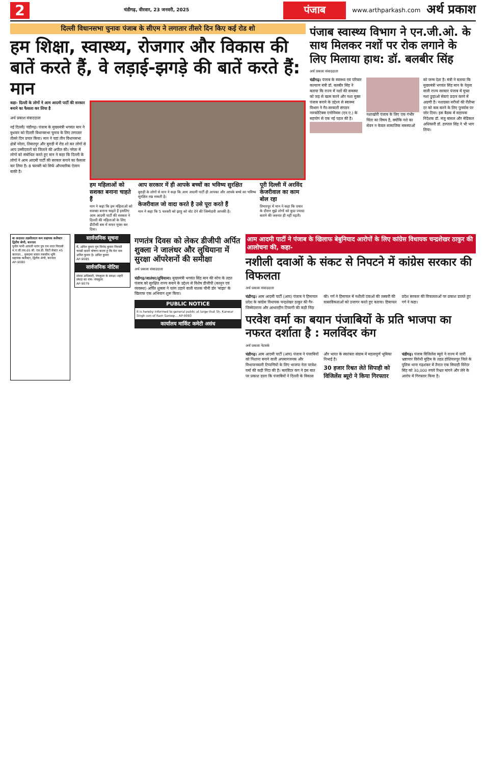2
चंडीगढ़, वीरवार, 23 जनवरी, 2025
पंजाब
www.arthparkash.com
अर्थ प्रकाश
दिल्ली विधानसभा चुनावः पंजाब के सीएम ने लगातार तीसरे दिन किए कई रोड शो
हम शिक्षा, स्वास्थ्य, रोजगार और विकास की बातें करते हैं, वे लड़ाई-झगड़े की बातें करते हैं: मान
कहा- दिल्ली के लोगों ने आम आदमी पार्टी की सरकार बनाने का फैसला कर लिया है
अर्थ प्रकाश संवाददाता
नई दिल्ली/ चंडीगढ़। पंजाब के मुख्यमंत्री भगवंत मान ने बुधवार को दिल्ली विधानसभा चुनाव के लिए लगातार तीसरे दिन प्रचार किया। मान ने यहां तीन विधानसभा क्षेत्रों नरेला, तिमारपुर और बुराड़ी में रोड शो कर लोगों से आप उम्मीदवारों को जिताने की अपील की। नरेला में लोगों को संबोधित करते हुए मान ने कहा कि दिल्ली के लोगों ने आम आदमी पार्टी की सरकार बनाने का फैसला कर लिया है। 8 फरवरी को सिर्फ औपचारिक ऐलान बाकी है।
हम महिलाओं को सशक्त बनाना चाहते हैं
मान ने कहा कि हम महिलाओं को सशक्त बनाना चाहते हैं इसलिए आम आदमी पार्टी की सरकार ने दिल्ली की महिलाओं के लिए डीटीसी बस में सफर मुफ्त कर दिया।
आप सरकार में ही आपके बच्चों का भविष्य सुरक्षित
बुराड़ी के लोगों से मान ने कहा कि आम आदमी पार्टी ही आपका और आपके बच्चे का भविष्य सुरक्षित रख सकती है।
केजरीवाल जो वादा करते है उसे पूरा करते हैं
मान ने कहा कि 5 फरवरी को झाड़ू को वोट देने की जिम्मेदारी आपकी है।
पूरी दिल्ली में अरविंद केजरीवाल का काम बोल रहा
तिमारपुर में मान ने कहा कि प्रचार के दौरान मुझे लोगों को कुछ ज्यादा बताने की जरूरत ही नहीं पड़ती।
पंजाब स्वास्थ्य विभाग ने एन.जी.ओ. के साथ मिलकर नशों पर रोक लगाने के लिए मिलाया हाथ: डॉ. बलबीर सिंह
अर्थ प्रकाश संवाददाता
चंडीगढ़। पंजाब के स्वास्थ्य एवं परिवार कल्याण मंत्री डॉ. बलबीर सिंह ने बताया कि राज्य में नशों की समस्या को जड़ से खत्म करने और नशा मुक्त पंजाब बनाने के उद्देश्य से स्वास्थ्य विभाग ने गैर-सरकारी संगठन नारकोटिक्स एनोनिमस (एन.ए.) के सहयोग से एक नई पहल की है।
नशाखोरी पंजाब के लिए एक गंभीर चिंता का विषय है, क्योंकि नशे का सेवन न केवल सामाजिक समस्याओं को जन्म देता है। मंत्री ने बताया कि मुख्यमंत्री भगवंत सिंह मान के नेतृत्व वाली राज्य सरकार पंजाब में मुफ्त नशा छुड़ाओ सेवाएं प्रदान करने में अग्रणी है। नशाग्रस्त मरीजों की रीलैप्स दर को कम करने के लिए पुनर्वास पर जोर दिया। इस बैठक में सहायक निदेशक डॉ. मंजु बांसल और मेडिकल अधिकारी डॉ. हरपाल सिंह ने भी भाग लिया।
बा अदालत तहसीलदार कम सहायक कलैक्टर द्वितीय श्रेणी, करनाल
पुनीत पत्नी आयली नारंग पुत्र रत्न लाल निवासी म.नं.जी.एस.65 सी. एस.डी. सिटी सैक्टर 45 करनाल... मुकदमा बाबत तकसीम भूमि
सहायक कलैक्टर, द्वितीय श्रेणी, करनाल
AP-9080
सार्वजनिक सूचना
मैं, अमित कुमार पुत्र विनोद कुमार निवासी चरखी दादरी घोषणा करता हूं कि मेरा नाम अमित कुमार है। अमित कुमार
AP-9085
सार्वजनिक नोटिस
संपदा अधिकारी, पंचकूला के समक्ष। शहरी संपदा का नाम- पंचकूला
AP-9079
गणतंत्र दिवस को लेकर डीजीपी अर्पित शुक्ला ने जालंधर और लुधियाना में सुरक्षा ऑपरेशनों की समीक्षा
अर्थ प्रकाश संवाददाता
चंडीगढ़/जालंधर/लुधियाना। मुख्यमंत्री भगवंत सिंह मान की सोच के तहत पंजाब को सुरक्षित राज्य बनाने के उद्देश्य से विशेष डीजीपी (कानून एवं व्यवस्था) अर्पित शुक्ला ने पतंग उड़ाने वाली घातक चीनी डोर 'मांझा' के खिलाफ एक अभियान शुरू किया।
PUBLIC NOTICE
It is hereby informed to general public at large that Sh. Kanwar Singh son of Ram Saroop... AP-9093
कार्यालय मार्किट कमेटी असंध
आम आदमी पार्टी ने पंजाब के खिलाफ बेबुनियाद आरोपों के लिए कांग्रेस विधायक चन्द्रशेखर ठाकुर की आलोचना की, कहा-
नशीली दवाओं के संकट से निपटने में कांग्रेस सरकार की विफलता
अर्थ प्रकाश संवाददाता
चंडीगढ़। आम आदमी पार्टी (आप) पंजाब ने हिमाचल प्रदेश के कांग्रेस विधायक चन्द्रशेखर ठाकुर की गैर-जिम्मेदाराना और आधारहीन टिप्पणी की कड़ी निंदा की। गर्ग ने हिमाचल में नशीली दवाओं की तस्करी की वास्तविकताओं को उजागर करते हुए बताया। हिमाचल प्रदेश सरकार की विफलताओं पर प्रकाश डालते हुए गर्ग ने कहा।
परवेश वर्मा का बयान पंजाबियों के प्रति भाजपा का नफरत दर्शाता है : मलविंदर कंग
अर्थ प्रकाश नेटवर्क
चंडीगढ़। आम आदमी पार्टी (आप) पंजाब ने पंजाबियों को निशाना बनाने वाली अपमानजनक और विभाजनकारी टिप्पणियों के लिए भाजपा नेता परवेश वर्मा की कड़ी निंदा की है। मलविंदर कंग ने इस बात पर प्रकाश डाला कि पंजाबियों ने दिल्ली के विकास और भारत के स्वतंत्रता संग्राम में महत्वपूर्ण भूमिका निभाई है।
30 हजार रिश्वत लेते सिपाही को विजिलेंस ब्यूरो ने किया गिरफ्तार
चंडीगढ़। पंजाब विजिलेंस ब्यूरो ने राज्य में जारी भ्रष्टाचार विरोधी मुहिम के तहत होशियारपुर जिले के पुलिस थाना गढ़शंकर में तैनात एक सिपाही विरेंदर सिंह को 30,000 रुपये रिश्वत मांगने और लेने के आरोप में गिरफ्तार किया है।